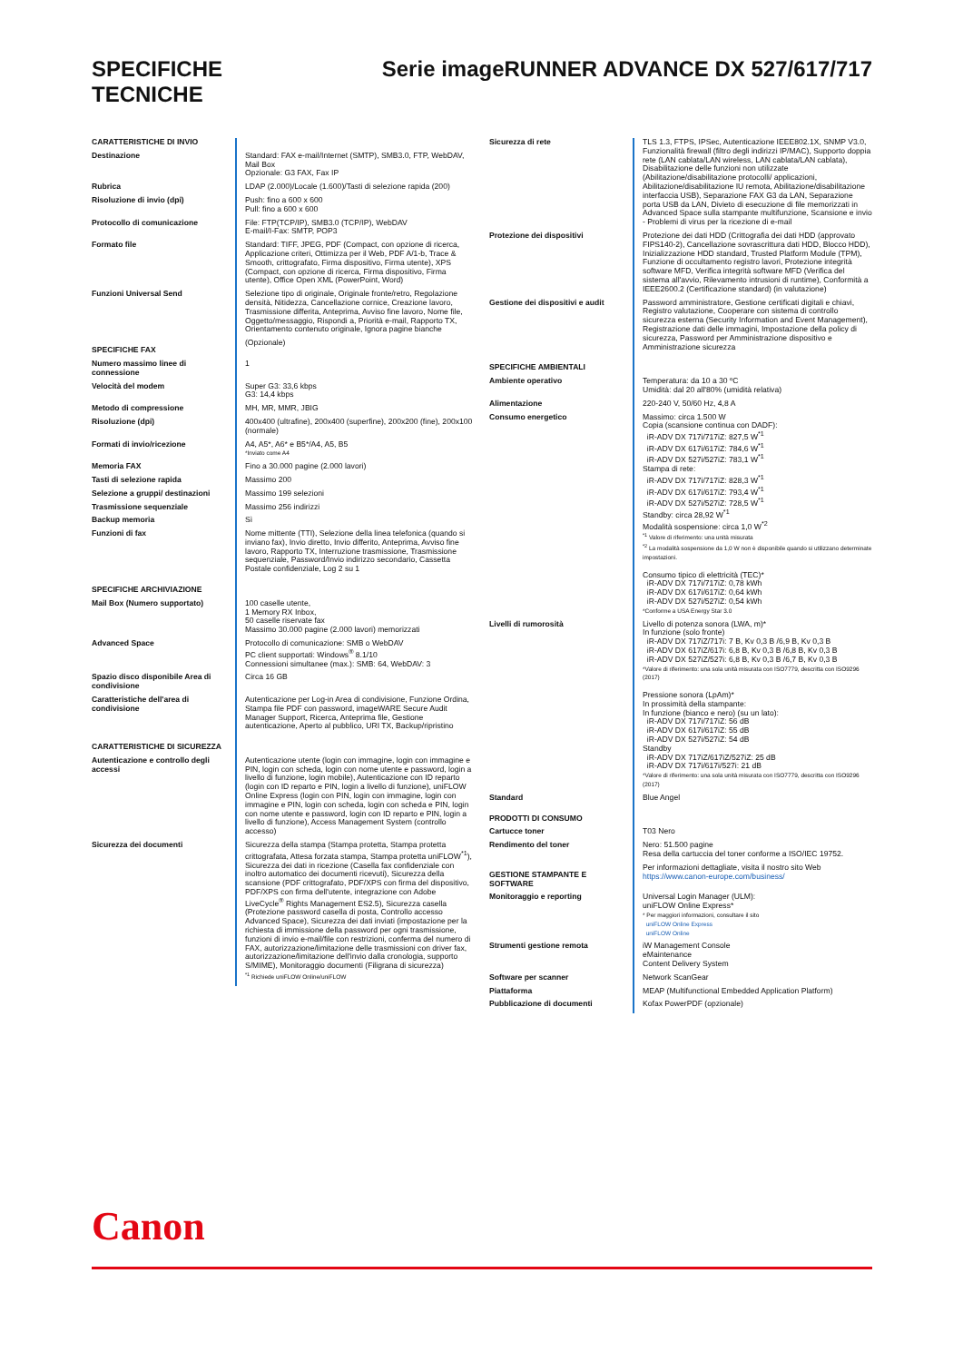SPECIFICHE
TECNICHE
Serie imageRUNNER ADVANCE DX 527/617/717
| CARATTERISTICHE DI INVIO | |
| Destinazione | Standard: FAX e-mail/Internet (SMTP), SMB3.0, FTP, WebDAV, Mail Box Opzionale: G3 FAX, Fax IP |
| Rubrica | LDAP (2.000)/Locale (1.600)/Tasti di selezione rapida (200) |
| Risoluzione di invio (dpi) | Push: fino a 600 x 600 Pull: fino a 600 x 600 |
| Protocollo di comunicazione | File: FTP(TCP/IP), SMB3.0 (TCP/IP), WebDAV E-mail/I-Fax: SMTP, POP3 |
| Formato file | Standard: TIFF, JPEG, PDF (Compact, con opzione di ricerca, Applicazione criteri, Ottimizza per il Web, PDF A/1-b, Trace & Smooth, crittografato, Firma dispositivo, Firma utente), XPS (Compact, con opzione di ricerca, Firma dispositivo, Firma utente), Office Open XML (PowerPoint, Word) |
| Funzioni Universal Send | Selezione tipo di originale, Originale fronte/retro, Regolazione densità, Nitidezza, Cancellazione cornice, Creazione lavoro, Trasmissione differita, Anteprima, Avviso fine lavoro, Nome file, Oggetto/messaggio, Rispondi a, Priorità e-mail, Rapporto TX, Orientamento contenuto originale, Ignora pagine bianche |
| SPECIFICHE FAX | (Opzionale) |
| Numero massimo linee di connessione | 1 |
| Velocità del modem | Super G3: 33,6 kbps G3: 14,4 kbps |
| Metodo di compressione | MH, MR, MMR, JBIG |
| Risoluzione (dpi) | 400x400 (ultrafine), 200x400 (superfine), 200x200 (fine), 200x100 (normale) |
| Formati di invio/ricezione | A4, A5*, A6* e B5*/A4, A5, B5 *Inviato come A4 |
| Memoria FAX | Fino a 30.000 pagine (2.000 lavori) |
| Tasti di selezione rapida | Massimo 200 |
| Selezione a gruppi/ destinazioni | Massimo 199 selezioni |
| Trasmissione sequenziale | Massimo 256 indirizzi |
| Backup memoria | Sì |
| Funzioni di fax | Nome mittente (TTI), Selezione della linea telefonica (quando si inviano fax), Invio diretto, Invio differito, Anteprima, Avviso fine lavoro, Rapporto TX, Interruzione trasmissione, Trasmissione sequenziale, Password/Invio indirizzo secondario, Cassetta Postale confidenziale, Log 2 su 1 |
| SPECIFICHE ARCHIVIAZIONE | |
| Mail Box (Numero supportato) | 100 caselle utente, 1 Memory RX Inbox, 50 caselle riservate fax Massimo 30.000 pagine (2.000 lavori) memorizzati |
| Advanced Space | Protocollo di comunicazione: SMB o WebDAV PC client supportati: Windows<sup>®</sup> 8.1/10 Connessioni simultanee (max.): SMB: 64, WebDAV: 3 |
| Spazio disco disponibile Area di condivisione | Circa 16 GB |
| Caratteristiche dell'area di condivisione | Autenticazione per Log-in Area di condivisione, Funzione Ordina, Stampa file PDF con password, imageWARE Secure Audit Manager Support, Ricerca, Anteprima file, Gestione autenticazione, Aperto al pubblico, URI TX, Backup/ripristino |
| CARATTERISTICHE DI SICUREZZA | |
| Autenticazione e controllo degli accessi | Autenticazione utente (login con immagine, login con immagine e PIN, login con scheda, login con nome utente e password, login a livello di funzione, login mobile), Autenticazione con ID reparto (login con ID reparto e PIN, login a livello di funzione), uniFLOW Online Express (login con PIN, login con immagine, login con immagine e PIN, login con scheda, login con scheda e PIN, login con nome utente e password, login con ID reparto e PIN, login a livello di funzione), Access Management System (controllo accesso) |
| Sicurezza dei documenti | Sicurezza della stampa (Stampa protetta, Stampa protetta crittografata, Attesa forzata stampa, Stampa protetta uniFLOW<sup>*1</sup>), Sicurezza dei dati in ricezione (Casella fax confidenziale con inoltro automatico dei documenti ricevuti), Sicurezza della scansione (PDF crittografato, PDF/XPS con firma del dispositivo, PDF/XPS con firma dell'utente, integrazione con Adobe LiveCycle<sup>®</sup> Rights Management ES2.5), Sicurezza casella (Protezione password casella di posta, Controllo accesso Advanced Space), Sicurezza dei dati inviati (impostazione per la richiesta di immissione della password per ogni trasmissione, funzioni di invio e-mail/file con restrizioni, conferma del numero di FAX, autorizzazione/limitazione delle trasmissioni con driver fax, autorizzazione/limitazione dell'invio dalla cronologia, supporto S/MIME), Monitoraggio documenti (Filigrana di sicurezza) <sup>*1</sup> Richiede uniFLOW Online/uniFLOW |
| Sicurezza di rete | TLS 1.3, FTPS, IPSec, Autenticazione IEEE802.1X, SNMP V3.0, Funzionalità firewall (filtro degli indirizzi IP/MAC), Supporto doppia rete (LAN cablata/LAN wireless, LAN cablata/LAN cablata), Disabilitazione delle funzioni non utilizzate (Abilitazione/disabilitazione protocolli/ applicazioni, Abilitazione/disabilitazione IU remota, Abilitazione/disabilitazione interfaccia USB), Separazione FAX G3 da LAN, Separazione porta USB da LAN, Divieto di esecuzione di file memorizzati in Advanced Space sulla stampante multifunzione, Scansione e invio - Problemi di virus per la ricezione di e-mail |
| Protezione dei dispositivi | Protezione dei dati HDD (Crittografia dei dati HDD (approvato FIPS140-2), Cancellazione sovrascrittura dati HDD, Blocco HDD), Inizializzazione HDD standard, Trusted Platform Module (TPM), Funzione di occultamento registro lavori, Protezione integrità software MFD, Verifica integrità software MFD (Verifica del sistema all'avvio, Rilevamento intrusioni di runtime), Conformità a IEEE2600.2 (Certificazione standard) (in valutazione) |
| Gestione dei dispositivi e audit | Password amministratore, Gestione certificati digitali e chiavi, Registro valutazione, Cooperare con sistema di controllo sicurezza esterna (Security Information and Event Management), Registrazione dati delle immagini, Impostazione della policy di sicurezza, Password per Amministrazione dispositivo e Amministrazione sicurezza |
| SPECIFICHE AMBIENTALI | |
| Ambiente operativo | Temperatura: da 10 a 30 ºC Umidità: dal 20 all'80% (umidità relativa) |
| Alimentazione | 220-240 V, 50/60 Hz, 4,8 A |
| Consumo energetico | Massimo: circa 1.500 W Copia (scansione continua con DADF): iR-ADV DX 717i/717iZ: 827,5 W<sup>*1</sup> iR-ADV DX 617i/617iZ: 784,6 W<sup>*1</sup> iR-ADV DX 527i/527iZ: 783,1 W<sup>*1</sup> Stampa di rete: iR-ADV DX 717i/717iZ: 828,3 W<sup>*1</sup> iR-ADV DX 617i/617iZ: 793,4 W<sup>*1</sup> iR-ADV DX 527i/527iZ: 728,5 W<sup>*1</sup> Standby: circa 28,92 W<sup>*1</sup> Modalità sospensione: circa 1,0 W<sup>*2</sup> <sup>*1</sup> Valore di riferimento: una unità misurata <sup>*2</sup> La modalità sospensione da 1,0 W non è disponibile quando si utilizzano determinate impostazioni. Consumo tipico di elettricità (TEC)* iR-ADV DX 717i/717iZ: 0,78 kWh iR-ADV DX 617i/617iZ: 0,64 kWh iR-ADV DX 527i/527iZ: 0,54 kWh *Conforme a USA Energy Star 3.0 |
| Livelli di rumorosità | Livello di potenza sonora (LWA, m)* In funzione (solo fronte) iR-ADV DX 717iZ/717i: 7 B, Kv 0,3 B /6,9 B, Kv 0,3 B iR-ADV DX 617iZ/617i: 6,8 B, Kv 0,3 B /6,8 B, Kv 0,3 B iR-ADV DX 527iZ/527i: 6,8 B, Kv 0,3 B /6,7 B, Kv 0,3 B *Valore di riferimento: una sola unità misurata con ISO7779, descritta con ISO9296 (2017) Pressione sonora (LpAm)* In prossimità della stampante: In funzione (bianco e nero) (su un lato): iR-ADV DX 717i/717iZ: 56 dB iR-ADV DX 617i/617iZ: 55 dB iR-ADV DX 527i/527iZ: 54 dB Standby iR-ADV DX 717iZ/617iZ/527iZ: 25 dB iR-ADV DX 717i/617i/527i: 21 dB *Valore di riferimento: una sola unità misurata con ISO7779, descritta con ISO9296 (2017) |
| Standard | Blue Angel |
| PRODOTTI DI CONSUMO | |
| Cartucce toner | T03 Nero |
| Rendimento del toner | Nero: 51.500 pagine Resa della cartuccia del toner conforme a ISO/IEC 19752. |
| GESTIONE STAMPANTE E SOFTWARE | Per informazioni dettagliate, visita il nostro sito Web https://www.canon-europe.com/business/ |
| Monitoraggio e reporting | Universal Login Manager (ULM): uniFLOW Online Express* * Per maggiori informazioni, consultare il sito uniFLOW Online Express uniFLOW Online |
| Strumenti gestione remota | iW Management Console eMaintenance Content Delivery System |
| Software per scanner | Network ScanGear |
| Piattaforma | MEAP (Multifunctional Embedded Application Platform) |
| Pubblicazione di documenti | Kofax PowerPDF (opzionale) |
Canon